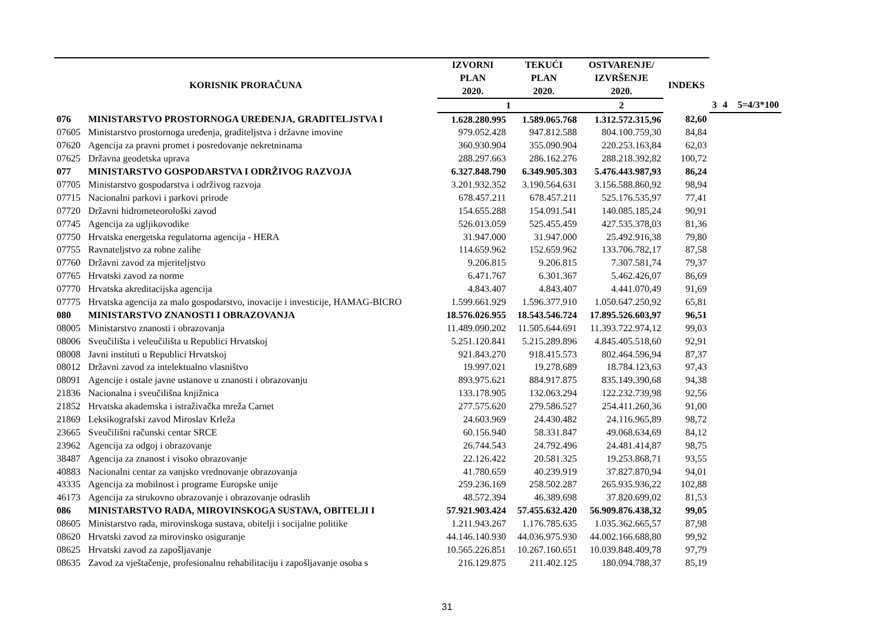| KORISNIK PRORAČUNA | | IZVORNI | TEKUĆI | OSTVARENJE/ | INDEKS | | | |
| --- | --- | --- | --- | --- | --- | --- | --- | --- |
| | | PLAN | PLAN | IZVRŠENJE | | | | |
| | | 2020. | 2020. | 2020. | | | | |
| | | 1 | | 2 | | 3 | 4 | 5=4/3*100 |
| 076 | MINISTARSTVO PROSTORNOGA UREĐENJA, GRADITELJSTVA I | 1.628.280.995 | 1.589.065.768 | 1.312.572.315,96 | 82,60 | | | |
| 07605 | Ministarstvo prostornoga uređenja, graditeljstva i državne imovine | 979.052.428 | 947.812.588 | 804.100.759,30 | 84,84 | | | |
| 07620 | Agencija za pravni promet i posredovanje nekretninama | 360.930.904 | 355.090.904 | 220.253.163,84 | 62,03 | | | |
| 07625 | Državna geodetska uprava | 288.297.663 | 286.162.276 | 288.218.392,82 | 100,72 | | | |
| 077 | MINISTARSTVO GOSPODARSTVA I ODRŽIVOG RAZVOJA | 6.327.848.790 | 6.349.905.303 | 5.476.443.987,93 | 86,24 | | | |
| 07705 | Ministarstvo gospodarstva i održivog razvoja | 3.201.932.352 | 3.190.564.631 | 3.156.588.860,92 | 98,94 | | | |
| 07715 | Nacionalni parkovi i parkovi prirode | 678.457.211 | 678.457.211 | 525.176.535,97 | 77,41 | | | |
| 07720 | Državni hidrometeorološki zavod | 154.655.288 | 154.091.541 | 140.085.185,24 | 90,91 | | | |
| 07745 | Agencija za ugljikovodike | 526.013.059 | 525.455.459 | 427.535.378,03 | 81,36 | | | |
| 07750 | Hrvatska energetska regulatorna agencija - HERA | 31.947.000 | 31.947.000 | 25.492.916,38 | 79,80 | | | |
| 07755 | Ravnateljstvo za robne zalihe | 114.659.962 | 152.659.962 | 133.706.782,17 | 87,58 | | | |
| 07760 | Državni zavod za mjeriteljstvo | 9.206.815 | 9.206.815 | 7.307.581,74 | 79,37 | | | |
| 07765 | Hrvatski zavod za norme | 6.471.767 | 6.301.367 | 5.462.426,07 | 86,69 | | | |
| 07770 | Hrvatska akreditacijska agencija | 4.843.407 | 4.843.407 | 4.441.070,49 | 91,69 | | | |
| 07775 | Hrvatska agencija za malo gospodarstvo, inovacije i investicije, HAMAG-BICRO | 1.599.661.929 | 1.596.377.910 | 1.050.647.250,92 | 65,81 | | | |
| 080 | MINISTARSTVO ZNANOSTI I OBRAZOVANJA | 18.576.026.955 | 18.543.546.724 | 17.895.526.603,97 | 96,51 | | | |
| 08005 | Ministarstvo znanosti i obrazovanja | 11.489.090.202 | 11.505.644.691 | 11.393.722.974,12 | 99,03 | | | |
| 08006 | Sveučilišta i veleučilišta u Republici Hrvatskoj | 5.251.120.841 | 5.215.289.896 | 4.845.405.518,60 | 92,91 | | | |
| 08008 | Javni instituti u Republici Hrvatskoj | 921.843.270 | 918.415.573 | 802.464.596,94 | 87,37 | | | |
| 08012 | Državni zavod za intelektualno vlasništvo | 19.997.021 | 19.278.689 | 18.784.123,63 | 97,43 | | | |
| 08091 | Agencije i ostale javne ustanove u znanosti i obrazovanju | 893.975.621 | 884.917.875 | 835.149.390,68 | 94,38 | | | |
| 21836 | Nacionalna i sveučilišna knjižnica | 133.178.905 | 132.063.294 | 122.232.739,98 | 92,56 | | | |
| 21852 | Hrvatska akademska i istraživačka mreža Carnet | 277.575.620 | 279.586.527 | 254.411.260,36 | 91,00 | | | |
| 21869 | Leksikografski zavod Miroslav Krleža | 24.603.969 | 24.430.482 | 24.116.965,89 | 98,72 | | | |
| 23665 | Sveučilišni računski centar SRCE | 60.156.940 | 58.331.847 | 49.068.634,69 | 84,12 | | | |
| 23962 | Agencija za odgoj i obrazovanje | 26.744.543 | 24.792.496 | 24.481.414,87 | 98,75 | | | |
| 38487 | Agencija za znanost i visoko obrazovanje | 22.126.422 | 20.581.325 | 19.253.868,71 | 93,55 | | | |
| 40883 | Nacionalni centar za vanjsko vrednovanje obrazovanja | 41.780.659 | 40.239.919 | 37.827.870,94 | 94,01 | | | |
| 43335 | Agencija za mobilnost i programe Europske unije | 259.236.169 | 258.502.287 | 265.935.936,22 | 102,88 | | | |
| 46173 | Agencija za strukovno obrazovanje i obrazovanje odraslih | 48.572.394 | 46.389.698 | 37.820.699,02 | 81,53 | | | |
| 086 | MINISTARSTVO RADA, MIROVINSKOGA SUSTAVA, OBITELJI I | 57.921.903.424 | 57.455.632.420 | 56.909.876.438,32 | 99,05 | | | |
| 08605 | Ministarstvo rada, mirovinskoga sustava, obitelji i socijalne politike | 1.211.943.267 | 1.176.785.635 | 1.035.362.665,57 | 87,98 | | | |
| 08620 | Hrvatski zavod za mirovinsko osiguranje | 44.146.140.930 | 44.036.975.930 | 44.002.166.688,80 | 99,92 | | | |
| 08625 | Hrvatski zavod za zapošljavanje | 10.565.226.851 | 10.267.160.651 | 10.039.848.409,78 | 97,79 | | | |
| 08635 | Zavod za vještačenje, profesionalnu rehabilitaciju i zapošljavanje osoba s | 216.129.875 | 211.402.125 | 180.094.788,37 | 85,19 | | | |
31